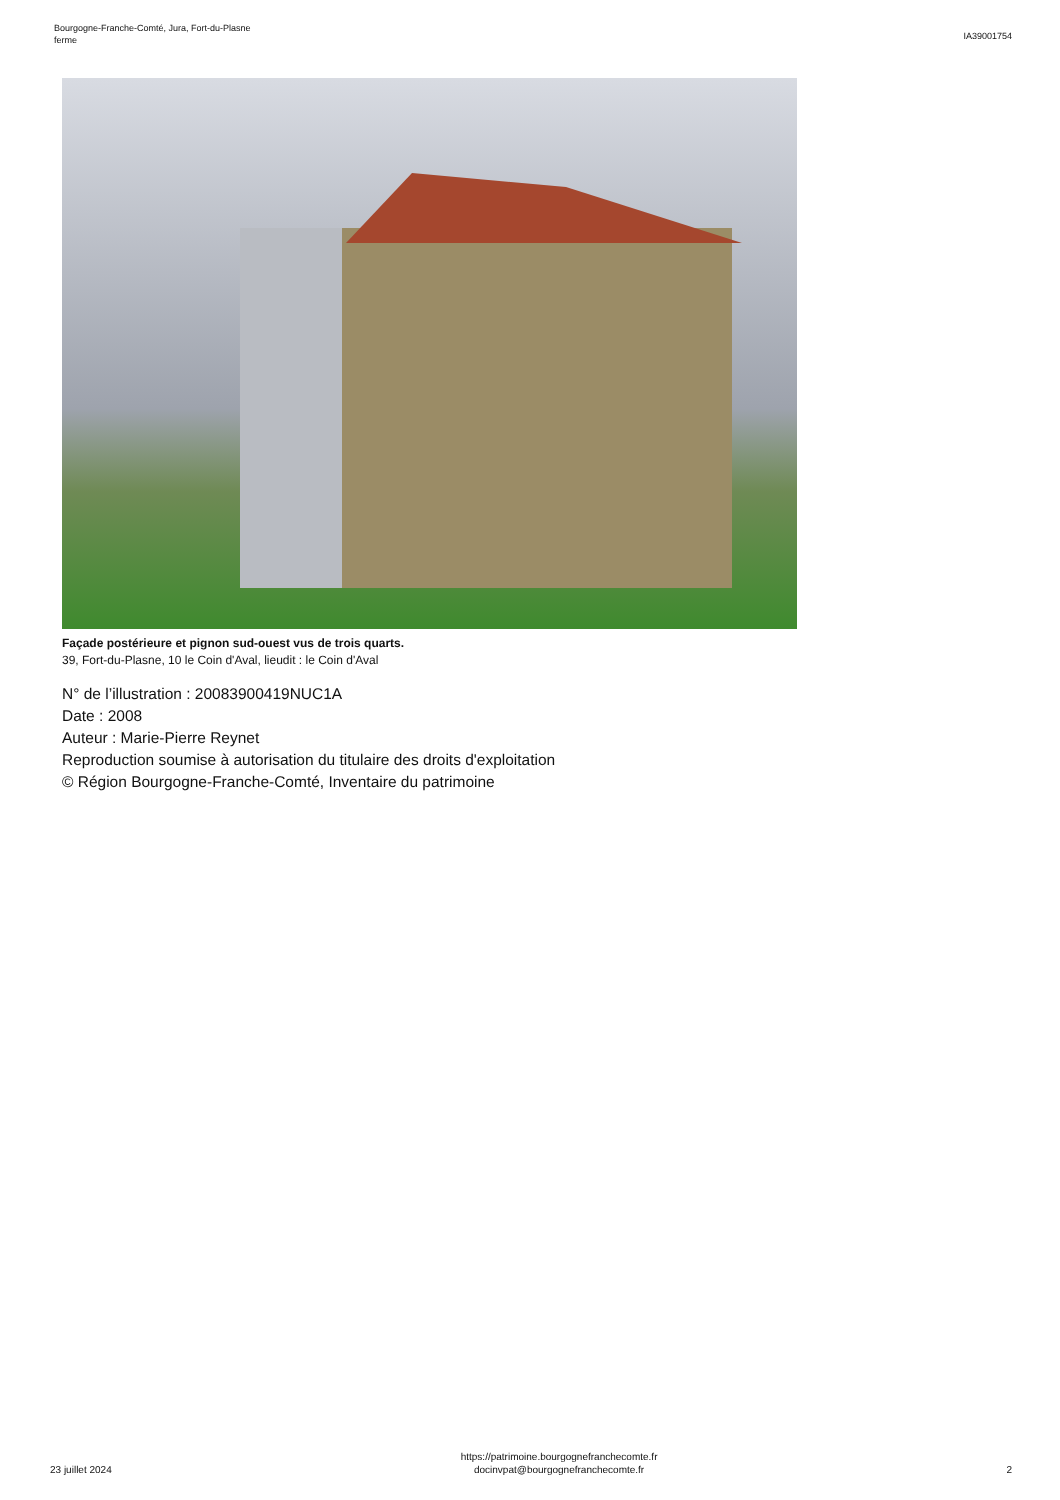Bourgogne-Franche-Comté, Jura, Fort-du-Plasne
ferme
IA39001754
Façade postérieure et pignon sud-ouest vus de trois quarts.
39, Fort-du-Plasne, 10 le Coin d'Aval, lieudit : le Coin d'Aval
N° de l’illustration : 20083900419NUC1A
Date : 2008
Auteur : Marie-Pierre Reynet
Reproduction soumise à autorisation du titulaire des droits d'exploitation
© Région Bourgogne-Franche-Comté, Inventaire du patrimoine
23 juillet 2024
https://patrimoine.bourgognefranchecomte.fr
docinvpat@bourgognefranchecomte.fr
2